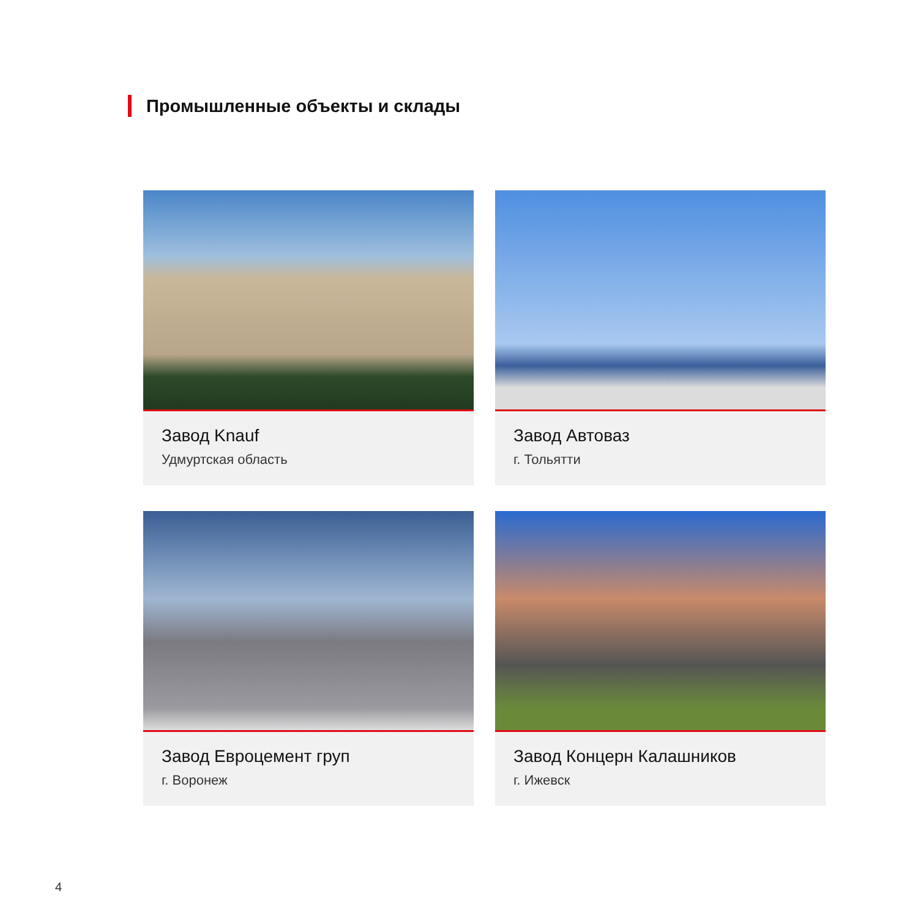Промышленные объекты и склады
Завод Knauf
Удмуртская область
Завод Автоваз
г. Тольятти
Завод Евроцемент груп
г. Воронеж
Завод Концерн Калашников
г. Ижевск
4